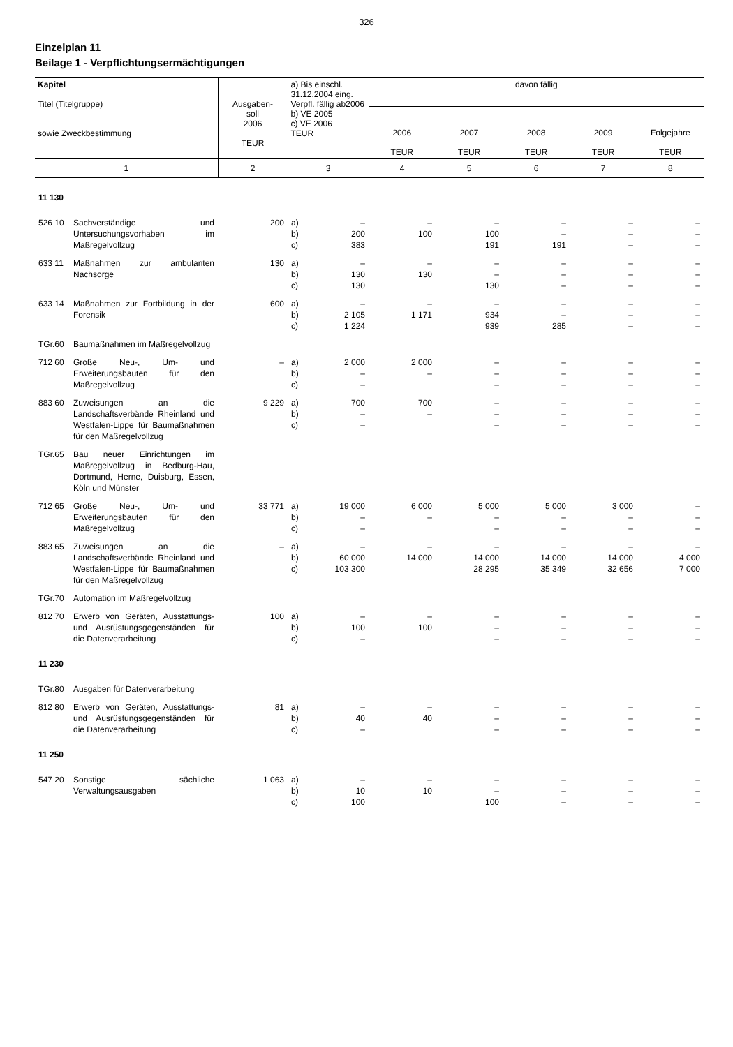326
Einzelplan 11
Beilage 1 - Verpflichtungsermächtigungen
| Kapitel Titel (Titelgruppe) sowie Zweckbestimmung | Ausgaben- soll 2006 TEUR | a) Bis einschl. 31.12.2004 eing. Verpfl. fällig ab2006 b) VE 2005 c) VE 2006 TEUR | davon fällig | | | | |
| --- | --- | --- | --- | --- | --- | --- | --- |
| | | | 2006 TEUR | 2007 TEUR | 2008 TEUR | 2009 TEUR | Folgejahre TEUR |
| 1 | 2 | 3 | 4 | 5 | 6 | 7 | 8 |
| 11 130 | | | | | | | |
| 526 10 Sachverständige und Untersuchungsvorhaben im Maßregelvollzug | 200 | a) b) c) – 200 383 | – 100 | – 100 191 | – – 191 | – – – | – – – |
| 633 11 Maßnahmen zur ambulanten Nachsorge | 130 | a) b) c) – 130 130 | – 130 | – – 130 | – – – | – – – | – – – |
| 633 14 Maßnahmen zur Fortbildung in der Forensik | 600 | a) b) c) – 2 105 1 224 | – 1 171 | – 934 939 | – – 285 | – – – | – – – |
| TGr.60 Baumaßnahmen im Maßregelvollzug | | | | | | | |
| 712 60 Große Neu-, Um- und Erweiterungsbauten für den Maßregelvollzug | – | a) b) c) 2 000 – – | 2 000 – | – – – | – – – | – – – | – – – |
| 883 60 Zuweisungen an die Landschaftsverbände Rheinland und Westfalen-Lippe für Baumaßnahmen für den Maßregelvollzug | 9 229 | a) b) c) 700 – – | 700 – | – – – | – – – | – – – | – – – |
| TGr.65 Bau neuer Einrichtungen im Maßregelvollzug in Bedburg-Hau, Dortmund, Herne, Duisburg, Essen, Köln und Münster | | | | | | | |
| 712 65 Große Neu-, Um- und Erweiterungsbauten für den Maßregelvollzug | 33 771 | a) b) c) 19 000 – – | 6 000 – | 5 000 – – | 5 000 – – | 3 000 – – | – – – |
| 883 65 Zuweisungen an die Landschaftsverbände Rheinland und Westfalen-Lippe für Baumaßnahmen für den Maßregelvollzug | – | a) b) c) – 60 000 103 300 | – 14 000 | – 14 000 28 295 | – 14 000 35 349 | – 14 000 32 656 | – 4 000 7 000 |
| TGr.70 Automation im Maßregelvollzug | | | | | | | |
| 812 70 Erwerb von Geräten, Ausstattungs- und Ausrüstungsgegenständen für die Datenverarbeitung | 100 | a) b) c) – 100 – | – 100 | – – – | – – – | – – – | – – – |
| 11 230 | | | | | | | |
| TGr.80 Ausgaben für Datenverarbeitung | | | | | | | |
| 812 80 Erwerb von Geräten, Ausstattungs- und Ausrüstungsgegenständen für die Datenverarbeitung | 81 | a) b) c) – 40 – | – 40 | – – – | – – – | – – – | – – – |
| 11 250 | | | | | | | |
| 547 20 Sonstige sächliche Verwaltungsausgaben | 1 063 | a) b) c) – 10 100 | – 10 | – – 100 | – – – | – – – | – – – |